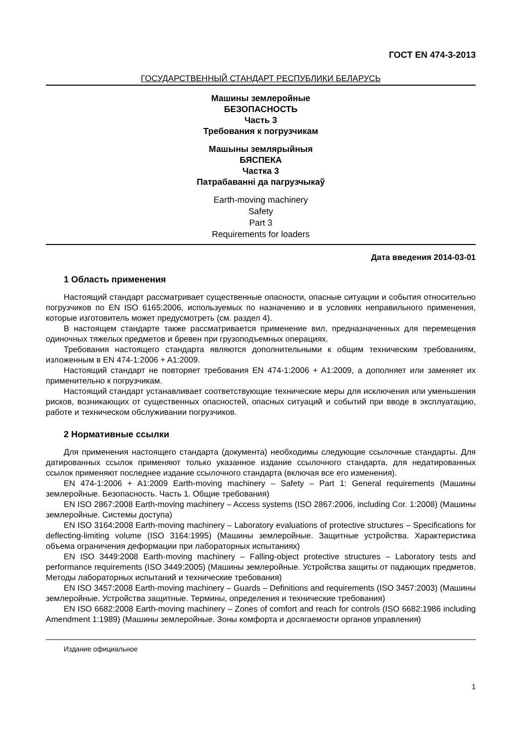ГОСТ EN 474-3-2013
ГОСУДАРСТВЕННЫЙ СТАНДАРТ РЕСПУБЛИКИ БЕЛАРУСЬ
Машины землеройные
БЕЗОПАСНОСТЬ
Часть 3
Требования к погрузчикам
Машыны землярыйныя
БЯСПЕКА
Частка 3
Патрабаванні да пагрузчыкаў
Earth-moving machinery
Safety
Part 3
Requirements for loaders
Дата введения 2014-03-01
1 Область применения
Настоящий стандарт рассматривает существенные опасности, опасные ситуации и события относительно погрузчиков по EN ISO 6165:2006, используемых по назначению и в условиях неправильного применения, которые изготовитель может предусмотреть (см. раздел 4).
В настоящем стандарте также рассматривается применение вил, предназначенных для перемещения одиночных тяжелых предметов и бревен при грузоподъемных операциях.
Требования настоящего стандарта являются дополнительными к общим техническим требованиям, изложенным в EN 474-1:2006 + A1:2009.
Настоящий стандарт не повторяет требования EN 474-1:2006 + A1:2009, а дополняет или заменяет их применительно к погрузчикам.
Настоящий стандарт устанавливает соответствующие технические меры для исключения или уменьшения рисков, возникающих от существенных опасностей, опасных ситуаций и событий при вводе в эксплуатацию, работе и техническом обслуживании погрузчиков.
2 Нормативные ссылки
Для применения настоящего стандарта (документа) необходимы следующие ссылочные стандарты. Для датированных ссылок применяют только указанное издание ссылочного стандарта, для недатированных ссылок применяют последнее издание ссылочного стандарта (включая все его изменения).
EN 474-1:2006 + A1:2009 Earth-moving machinery – Safety – Part 1: General requirements (Машины землеройные. Безопасность. Часть 1. Общие требования)
EN ISO 2867:2008 Earth-moving machinery – Access systems (ISO 2867:2006, including Cor. 1:2008) (Машины землеройные. Системы доступа)
EN ISO 3164:2008 Earth-moving machinery – Laboratory evaluations of protective structures – Specifications for deflecting-limiting volume (ISO 3164:1995) (Машины землеройные. Защитные устройства. Характеристика объема ограничения деформации при лабораторных испытаниях)
EN ISO 3449:2008 Earth-moving machinery – Falling-object protective structures – Laboratory tests and performance requirements (ISO 3449:2005) (Машины землеройные. Устройства защиты от падающих предметов. Методы лабораторных испытаний и технические требования)
EN ISO 3457:2008 Earth-moving machinery – Guards – Definitions and requirements (ISO 3457:2003) (Машины землеройные. Устройства защитные. Термины, определения и технические требования)
EN ISO 6682:2008 Earth-moving machinery – Zones of comfort and reach for controls (ISO 6682:1986 including Amendment 1:1989) (Машины землеройные. Зоны комфорта и досягаемости органов управления)
Издание официальное
1